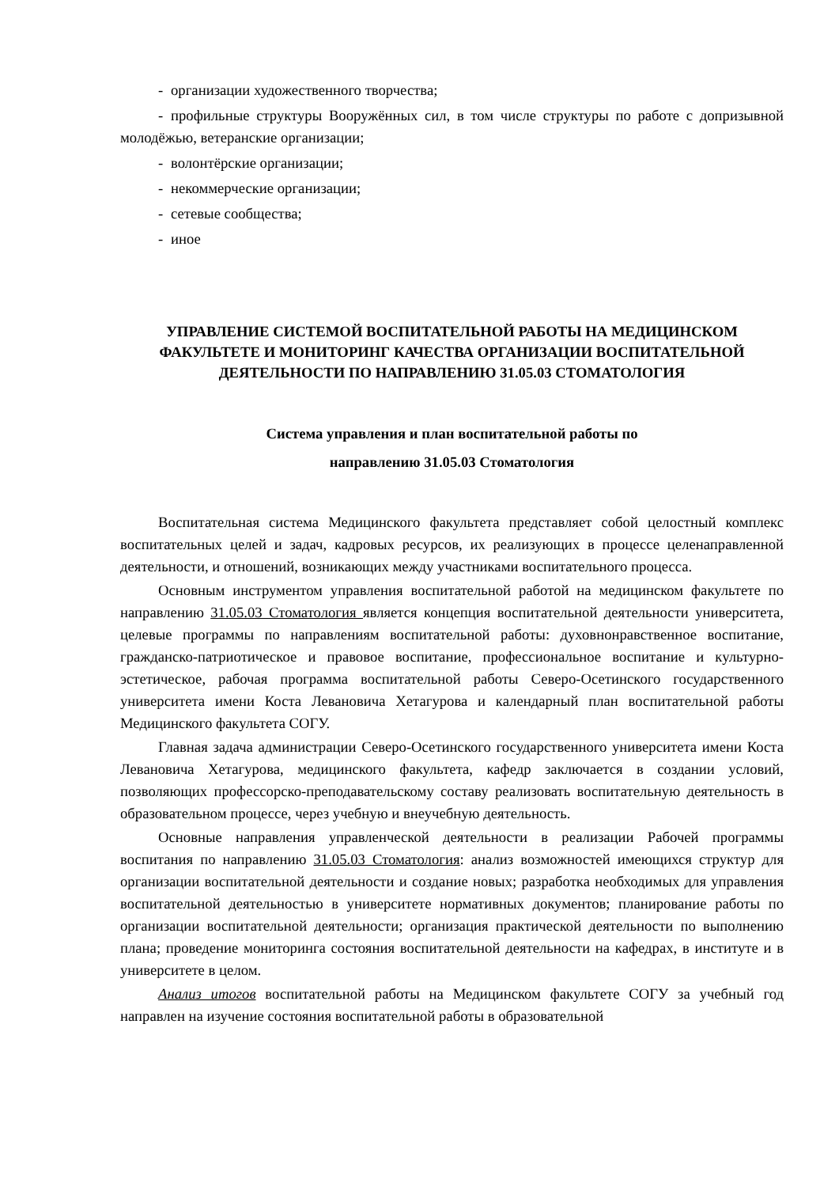- организации художественного творчества;
- профильные структуры Вооружённых сил, в том числе структуры по работе с допризывной молодёжью, ветеранские организации;
- волонтёрские организации;
- некоммерческие организации;
- сетевые сообщества;
- иное
УПРАВЛЕНИЕ СИСТЕМОЙ ВОСПИТАТЕЛЬНОЙ РАБОТЫ НА МЕДИЦИНСКОМ ФАКУЛЬТЕТЕ И МОНИТОРИНГ КАЧЕСТВА ОРГАНИЗАЦИИ ВОСПИТАТЕЛЬНОЙ ДЕЯТЕЛЬНОСТИ ПО НАПРАВЛЕНИЮ 31.05.03 СТОМАТОЛОГИЯ
Система управления и план воспитательной работы по
направлению 31.05.03 Стоматология
Воспитательная система Медицинского факультета представляет собой целостный комплекс воспитательных целей и задач, кадровых ресурсов, их реализующих в процессе целенаправленной деятельности, и отношений, возникающих между участниками воспитательного процесса.
Основным инструментом управления воспитательной работой на медицинском факультете по направлению 31.05.03 Стоматология является концепция воспитательной деятельности университета, целевые программы по направлениям воспитательной работы: духовнонравственное воспитание, гражданско-патриотическое и правовое воспитание, профессиональное воспитание и культурно-эстетическое, рабочая программа воспитательной работы Северо-Осетинского государственного университета имени Коста Левановича Хетагурова и календарный план воспитательной работы Медицинского факультета СОГУ.
Главная задача администрации Северо-Осетинского государственного университета имени Коста Левановича Хетагурова, медицинского факультета, кафедр заключается в создании условий, позволяющих профессорско-преподавательскому составу реализовать воспитательную деятельность в образовательном процессе, через учебную и внеучебную деятельность.
Основные направления управленческой деятельности в реализации Рабочей программы воспитания по направлению 31.05.03 Стоматология: анализ возможностей имеющихся структур для организации воспитательной деятельности и создание новых; разработка необходимых для управления воспитательной деятельностью в университете нормативных документов; планирование работы по организации воспитательной деятельности; организация практической деятельности по выполнению плана; проведение мониторинга состояния воспитательной деятельности на кафедрах, в институте и в университете в целом.
Анализ итогов воспитательной работы на Медицинском факультете СОГУ за учебный год направлен на изучение состояния воспитательной работы в образовательной